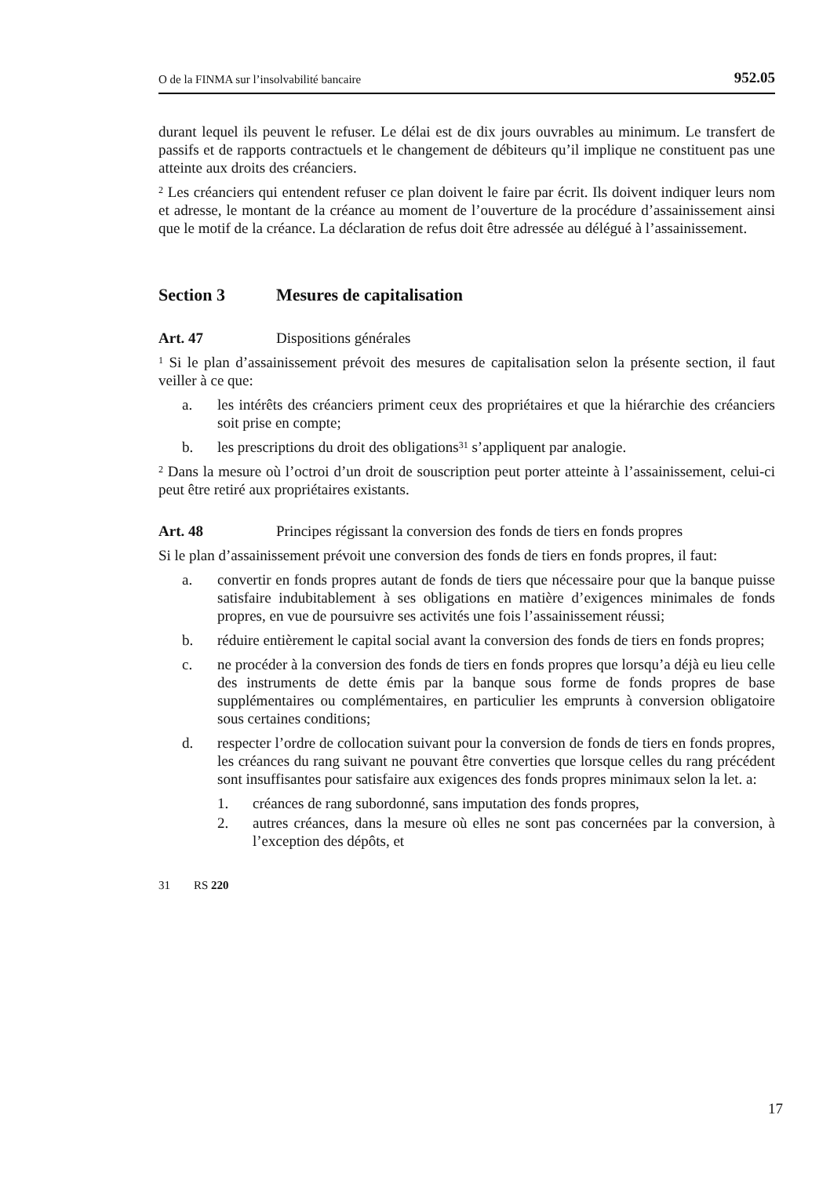O de la FINMA sur l’insolvabilité bancaire 952.05
durant lequel ils peuvent le refuser. Le délai est de dix jours ouvrables au minimum. Le transfert de passifs et de rapports contractuels et le changement de débiteurs qu’il implique ne constituent pas une atteinte aux droits des créanciers.
<sup>2</sup> Les créanciers qui entendent refuser ce plan doivent le faire par écrit. Ils doivent indiquer leurs nom et adresse, le montant de la créance au moment de l’ouverture de la procédure d’assainissement ainsi que le motif de la créance. La déclaration de refus doit être adressée au délégué à l’assainissement.
Section 3 Mesures de capitalisation
Art. 47 Dispositions générales
<sup>1</sup> Si le plan d’assainissement prévoit des mesures de capitalisation selon la présente section, il faut veiller à ce que:
a. les intérêts des créanciers priment ceux des propriétaires et que la hiérarchie des créanciers soit prise en compte;
b. les prescriptions du droit des obligations<sup>31</sup> s’appliquent par analogie.
<sup>2</sup> Dans la mesure où l’octroi d’un droit de souscription peut porter atteinte à l’assainissement, celui-ci peut être retiré aux propriétaires existants.
Art. 48 Principes régissant la conversion des fonds de tiers en fonds propres
Si le plan d’assainissement prévoit une conversion des fonds de tiers en fonds propres, il faut:
a. convertir en fonds propres autant de fonds de tiers que nécessaire pour que la banque puisse satisfaire indubitablement à ses obligations en matière d’exigences minimales de fonds propres, en vue de poursuivre ses activités une fois l’assainissement réussi;
b. réduire entièrement le capital social avant la conversion des fonds de tiers en fonds propres;
c. ne procéder à la conversion des fonds de tiers en fonds propres que lorsqu’a déjà eu lieu celle des instruments de dette émis par la banque sous forme de fonds propres de base supplémentaires ou complémentaires, en particulier les emprunts à conversion obligatoire sous certaines conditions;
d. respecter l’ordre de collocation suivant pour la conversion de fonds de tiers en fonds propres, les créances du rang suivant ne pouvant être converties que lorsque celles du rang précédent sont insuffisantes pour satisfaire aux exigences des fonds propres minimaux selon la let. a:
1. créances de rang subordonné, sans imputation des fonds propres,
2. autres créances, dans la mesure où elles ne sont pas concernées par la conversion, à l’exception des dépôts, et
31 RS 220
17